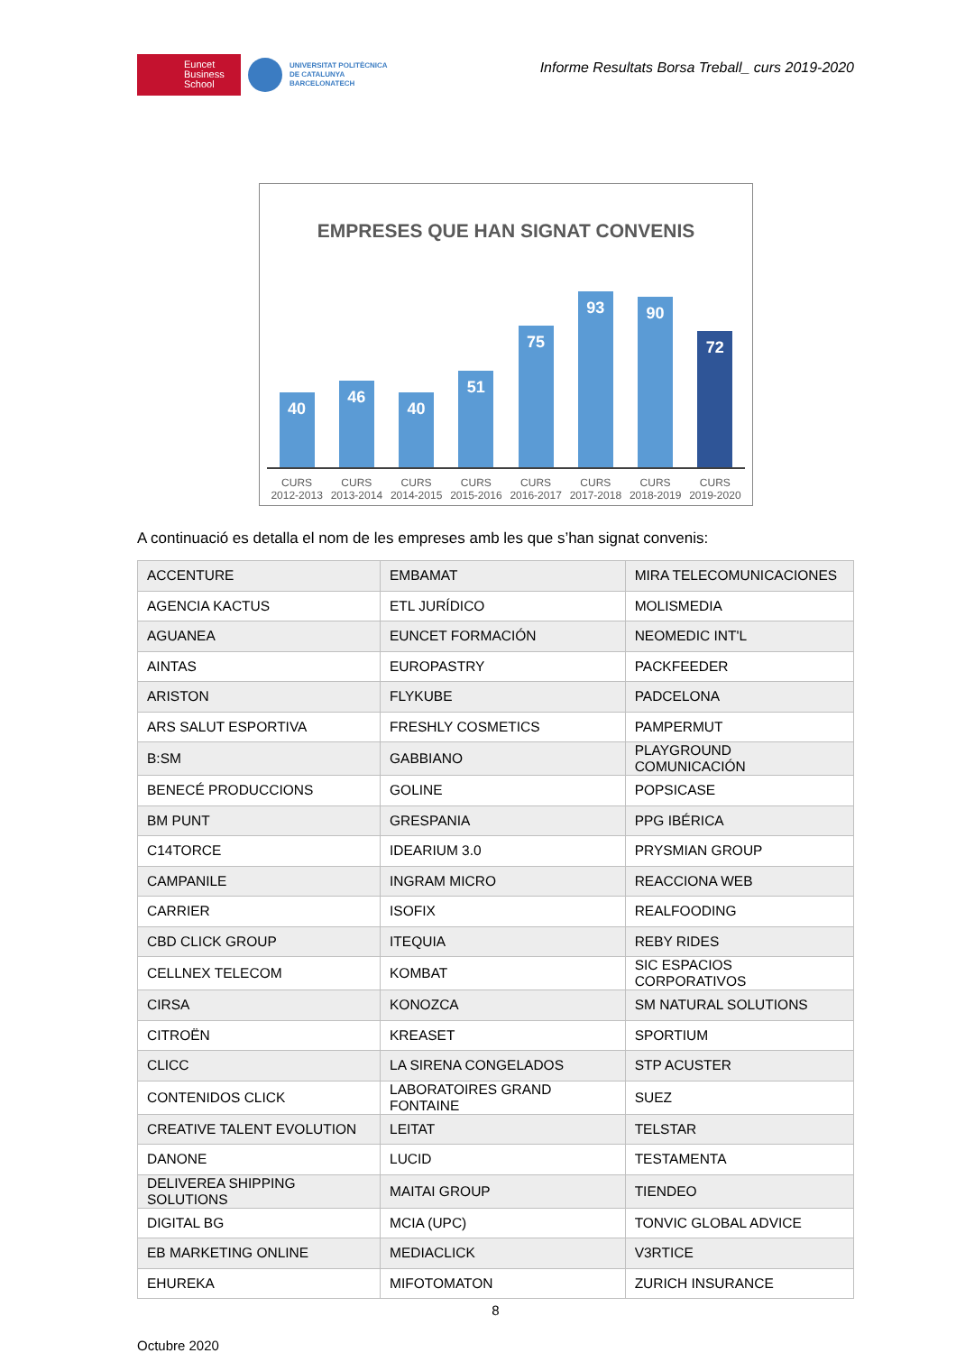Euncet
Business
School
UNIVERSITAT POLITÈCNICA
DE CATALUNYA
BARCELONATECH
Informe Resultats Borsa Treball_ curs 2019-2020
EMPRESES QUE HAN SIGNAT CONVENIS
40
46
40
51
75
93
90
72
CURS 2012-2013 CURS 2013-2014 CURS 2014-2015 CURS 2015-2016 CURS 2016-2017 CURS 2017-2018 CURS 2018-2019 CURS 2019-2020
A continuació es detalla el nom de les empreses amb les que s’han signat convenis:
| ACCENTURE | EMBAMAT | MIRA TELECOMUNICACIONES |
| AGENCIA KACTUS | ETL JURÍDICO | MOLISMEDIA |
| AGUANEA | EUNCET FORMACIÓN | NEOMEDIC INT'L |
| AINTAS | EUROPASTRY | PACKFEEDER |
| ARISTON | FLYKUBE | PADCELONA |
| ARS SALUT ESPORTIVA | FRESHLY COSMETICS | PAMPERMUT |
| B:SM | GABBIANO | PLAYGROUND COMUNICACIÓN |
| BENECÉ PRODUCCIONS | GOLINE | POPSICASE |
| BM PUNT | GRESPANIA | PPG IBÉRICA |
| C14TORCE | IDEARIUM 3.0 | PRYSMIAN GROUP |
| CAMPANILE | INGRAM MICRO | REACCIONA WEB |
| CARRIER | ISOFIX | REALFOODING |
| CBD CLICK GROUP | ITEQUIA | REBY RIDES |
| CELLNEX TELECOM | KOMBAT | SIC ESPACIOS CORPORATIVOS |
| CIRSA | KONOZCA | SM NATURAL SOLUTIONS |
| CITROËN | KREASET | SPORTIUM |
| CLICC | LA SIRENA CONGELADOS | STP ACUSTER |
| CONTENIDOS CLICK | LABORATOIRES GRAND FONTAINE | SUEZ |
| CREATIVE TALENT EVOLUTION | LEITAT | TELSTAR |
| DANONE | LUCID | TESTAMENTA |
| DELIVEREA SHIPPING SOLUTIONS | MAITAI GROUP | TIENDEO |
| DIGITAL BG | MCIA (UPC) | TONVIC GLOBAL ADVICE |
| EB MARKETING ONLINE | MEDIACLICK | V3RTICE |
| EHUREKA | MIFOTOMATON | ZURICH INSURANCE |
8
Octubre 2020